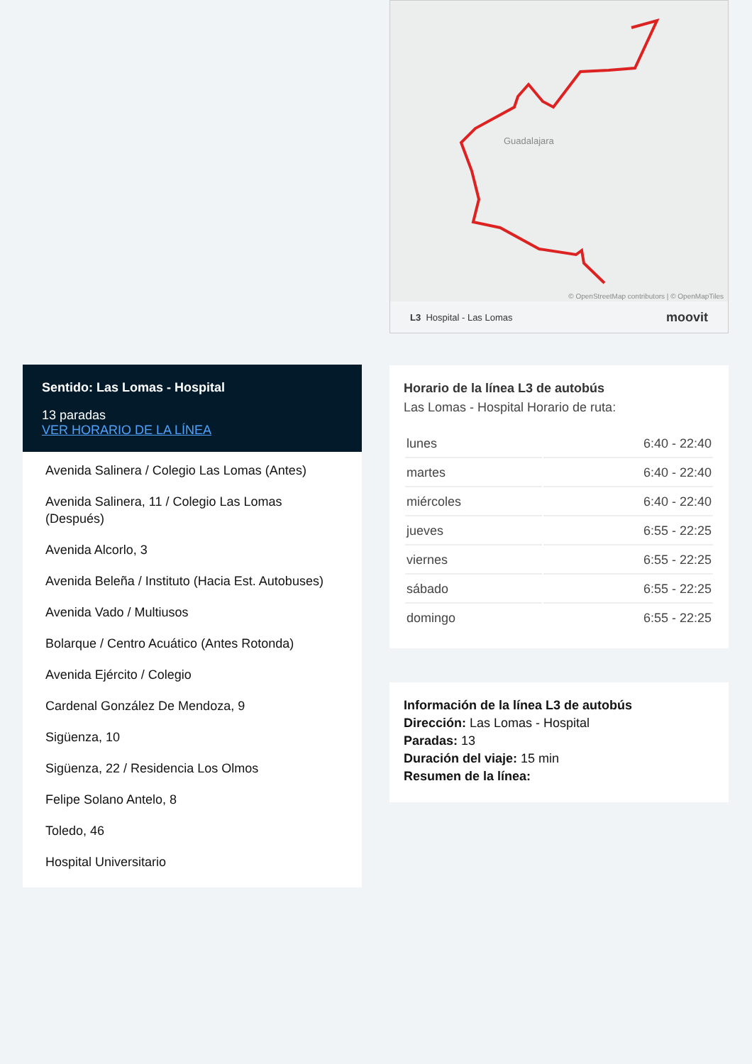Sentido: Las Lomas - Hospital
13 paradas
VER HORARIO DE LA LÍNEA
Avenida Salinera / Colegio Las Lomas (Antes)
Avenida Salinera, 11 / Colegio Las Lomas (Después)
Avenida Alcorlo, 3
Avenida Beleña / Instituto (Hacia Est. Autobuses)
Avenida Vado / Multiusos
Bolarque / Centro Acuático (Antes Rotonda)
Avenida Ejército / Colegio
Cardenal González De Mendoza, 9
Sigüenza, 10
Sigüenza, 22 / Residencia Los Olmos
Felipe Solano Antelo, 8
Toledo, 46
Hospital Universitario
Guadalajara
© OpenStreetMap contributors | © OpenMapTiles
L3 Hospital - Las Lomas moovit
Horario de la línea L3 de autobús
Las Lomas - Hospital Horario de ruta:
| lunes | 6:40 - 22:40 |
| martes | 6:40 - 22:40 |
| miércoles | 6:40 - 22:40 |
| jueves | 6:55 - 22:25 |
| viernes | 6:55 - 22:25 |
| sábado | 6:55 - 22:25 |
| domingo | 6:55 - 22:25 |
Información de la línea L3 de autobús
Dirección: Las Lomas - Hospital
Paradas: 13
Duración del viaje: 15 min
Resumen de la línea: